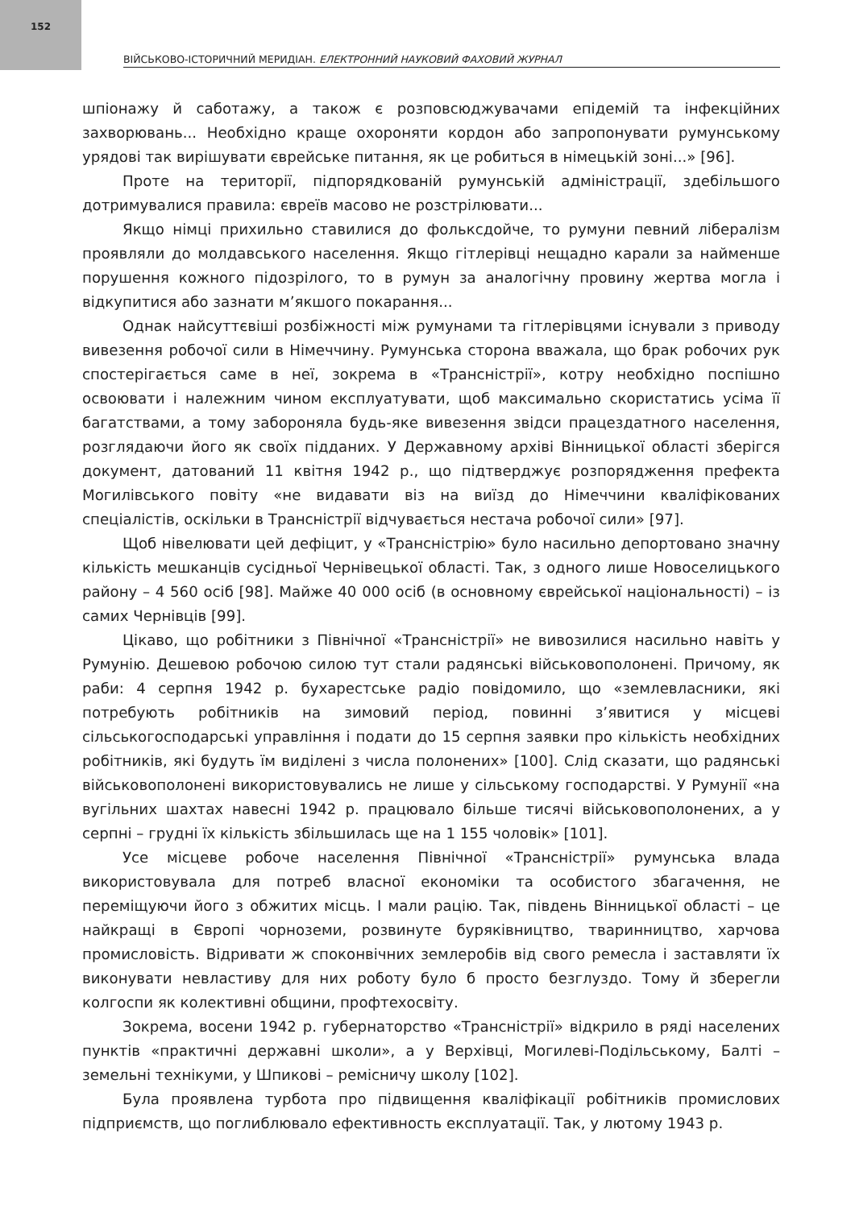152
ВІЙСЬКОВО-ІСТОРИЧНИЙ МЕРИДІАН. ЕЛЕКТРОННИЙ НАУКОВИЙ ФАХОВИЙ ЖУРНАЛ
шпіонажу й саботажу, а також є розповсюджувачами епідемій та інфекційних захворювань... Необхідно краще охороняти кордон або запропонувати румунському урядові так вирішувати єврейське питання, як це робиться в німецькій зоні...» [96].
Проте на території, підпорядкованій румунській адміністрації, здебільшого дотримувалися правила: євреїв масово не розстрілювати...
Якщо німці прихильно ставилися до фольксдойче, то румуни певний лібералізм проявляли до молдавського населення. Якщо гітлерівці нещадно карали за найменше порушення кожного підозрілого, то в румун за аналогічну провину жертва могла і відкупитися або зазнати м’якшого покарання...
Однак найсуттєвіші розбіжності між румунами та гітлерівцями існували з приводу вивезення робочої сили в Німеччину. Румунська сторона вважала, що брак робочих рук спостерігається саме в неї, зокрема в «Трансністрії», котру необхідно поспішно освоювати і належним чином експлуатувати, щоб максимально скористатись усіма її багатствами, а тому забороняла будь-яке вивезення звідси працездатного населення, розглядаючи його як своїх підданих. У Державному архіві Вінницької області зберігся документ, датований 11 квітня 1942 р., що підтверджує розпорядження префекта Могилівського повіту «не видавати віз на виїзд до Німеччини кваліфікованих спеціалістів, оскільки в Трансністрії відчувається нестача робочої сили» [97].
Щоб нівелювати цей дефіцит, у «Трансністрію» було насильно депортовано значну кількість мешканців сусідньої Чернівецької області. Так, з одного лише Новоселицького району – 4 560 осіб [98]. Майже 40 000 осіб (в основному єврейської національності) – із самих Чернівців [99].
Цікаво, що робітники з Північної «Трансністрії» не вивозилися насильно навіть у Румунію. Дешевою робочою силою тут стали радянські військовополонені. Причому, як раби: 4 серпня 1942 р. бухарестське радіо повідомило, що «землевласники, які потребують робітників на зимовий період, повинні з’явитися у місцеві сільськогосподарські управління і подати до 15 серпня заявки про кількість необхідних робітників, які будуть їм виділені з числа полонених» [100]. Слід сказати, що радянські військовополонені використовувались не лише у сільському господарстві. У Румунії «на вугільних шахтах навесні 1942 р. працювало більше тисячі військовополонених, а у серпні – грудні їх кількість збільшилась ще на 1 155 чоловік» [101].
Усе місцеве робоче населення Північної «Трансністрії» румунська влада використовувала для потреб власної економіки та особистого збагачення, не переміщуючи його з обжитих місць. І мали рацію. Так, південь Вінницької області – це найкращі в Європі чорноземи, розвинуте буряківництво, тваринництво, харчова промисловість. Відривати ж споконвічних землеробів від свого ремесла і заставляти їх виконувати невластиву для них роботу було б просто безглуздо. Тому й зберегли колгоспи як колективні общини, профтехосвіту.
Зокрема, восени 1942 р. губернаторство «Трансністрії» відкрило в ряді населених пунктів «практичні державні школи», а у Верхівці, Могилеві-Подільському, Балті – земельні технікуми, у Шпикові – ремісничу школу [102].
Була проявлена турбота про підвищення кваліфікації робітників промислових підприємств, що поглиблювало ефективность експлуатації. Так, у лютому 1943 р.